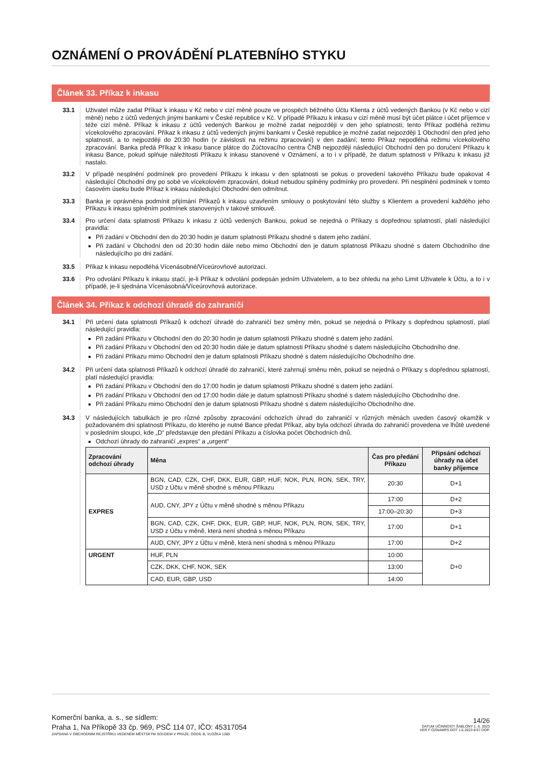OZNÁMENÍ O PROVÁDĚNÍ PLATEBNÍHO STYKU
Článek 33. Příkaz k inkasu
33.1 Uživatel může zadat Příkaz k inkasu v Kč nebo v cizí měně pouze ve prospěch běžného Účtu Klienta z účtů vedených Bankou (v Kč nebo v cizí měně) nebo z účtů vedených jinými bankami v České republice v Kč. V případě Příkazu k inkasu v cizí měně musí být účet plátce i účet příjemce v téže cizí měně. Příkaz k inkasu z účtů vedených Bankou je možné zadat nejpozději v den jeho splatnosti; tento Příkaz podléhá režimu vícekolového zpracování. Příkaz k inkasu z účtů vedených jinými bankami v České republice je možné zadat nejpozději 1 Obchodní den před jeho splatností, a to nejpozději do 20:30 hodin (v závislosti na režimu zpracování) v den zadání; tento Příkaz nepodléhá režimu vícekolového zpracování. Banka předá Příkaz k inkasu bance plátce do Zúčtovacího centra ČNB nejpozději následující Obchodní den po doručení Příkazu k inkasu Bance, pokud splňuje náležitosti Příkazu k inkasu stanovené v Oznámení, a to i v případě, že datum splatnosti v Příkazu k inkasu již nastalo.
33.2 V případě nesplnění podmínek pro provedení Příkazu k inkasu v den splatnosti se pokus o provedení takového Příkazu bude opakovat 4 následující Obchodní dny po sobě ve vícekolovém zpracování, dokud nebudou splněny podmínky pro provedení. Při nesplnění podmínek v tomto časovém úseku bude Příkaz k inkasu následující Obchodní den odmítnut.
33.3 Banka je oprávněna podmínit přijímání Příkazů k inkasu uzavřením smlouvy o poskytování této služby s Klientem a provedení každého jeho Příkazu k inkasu splněním podmínek stanovených v takové smlouvě.
33.4 Pro určení data splatnosti Příkazu k inkasu z účtů vedených Bankou, pokud se nejedná o Příkazy s dopřednou splatností, platí následující pravidla:
Při zadání v Obchodní den do 20:30 hodin je datum splatnosti Příkazu shodné s datem jeho zadání.
Při zadání v Obchodní den od 20:30 hodin dále nebo mimo Obchodní den je datum splatnosti Příkazu shodné s datem Obchodního dne následujícího po dni zadání.
33.5 Příkaz k inkasu nepodléhá Vícenásobné/Víceúrovňové autorizaci.
33.6 Pro odvolání Příkazu k inkasu stačí, je-li Příkaz k odvolání podepsán jedním Uživatelem, a to bez ohledu na jeho Limit Uživatele k Účtu, a to i v případě, je-li sjednána Vícenásobná/Víceúrovňová autorizace.
Článek 34. Příkaz k odchozí úhradě do zahraničí
34.1 Při určení data splatnosti Příkazů k odchozí úhradě do zahraničí bez směny měn, pokud se nejedná o Příkazy s dopřednou splatností, platí následující pravidla:
Při zadání Příkazu v Obchodní den do 20:30 hodin je datum splatnosti Příkazu shodné s datem jeho zadání.
Při zadání Příkazu v Obchodní den od 20:30 hodin dále je datum splatnosti Příkazu shodné s datem následujícího Obchodního dne.
Při zadání Příkazu mimo Obchodní den je datum splatnosti Příkazu shodné s datem následujícího Obchodního dne.
34.2 Při určení data splatnosti Příkazů k odchozí úhradě do zahraničí, které zahrnují směnu měn, pokud se nejedná o Příkazy s dopřednou splatností, platí následující pravidla:
Při zadání Příkazu v Obchodní den do 17:00 hodin je datum splatnosti Příkazu shodné s datem jeho zadání.
Při zadání Příkazu v Obchodní den od 17:00 hodin dále je datum splatnosti Příkazu shodné s datem následujícího Obchodního dne.
Při zadání Příkazu mimo Obchodní den je datum splatnosti Příkazu shodné s datem následujícího Obchodního dne.
34.3 V následujících tabulkách je pro různé způsoby zpracování odchozích úhrad do zahraničí v různých měnách uveden časový okamžik v požadovaném dni splatnosti Příkazu, do kterého je nutné Bance předat Příkaz, aby byla odchozí úhrada do zahraničí provedena ve lhůtě uvedené v posledním sloupci, kde „D“ představuje den předání Příkazu a číslovka počet Obchodních dnů.
Odchozí úhrady do zahraničí „expres“ a „urgent“
| Zpracování odchozí úhrady | Měna | Čas pro předání Příkazu | Připsání odchozí úhrady na účet banky příjemce |
| --- | --- | --- | --- |
| EXPRES | BGN, CAD, CZK, CHF, DKK, EUR, GBP, HUF, NOK, PLN, RON, SEK, TRY, USD z Účtu v měně shodné s měnou Příkazu | 20:30 | D+1 |
| | AUD, CNY, JPY z Účtu v měně shodné s měnou Příkazu | 17:00 | D+2 |
| | | 17:00–20:30 | D+3 |
| | BGN, CAD, CZK, CHF, DKK, EUR, GBP, HUF, NOK, PLN, RON, SEK, TRY, USD z Účtu v měně, která není shodná s měnou Příkazu | 17:00 | D+1 |
| | AUD, CNY, JPY z Účtu v měně, která není shodná s měnou Příkazu | 17:00 | D+2 |
| URGENT | HUF, PLN | 10:00 | D+0 |
| | CZK, DKK, CHF, NOK, SEK | 13:00 | |
| | CAD, EUR, GBP, USD | 14:00 | |
Komerční banka, a. s., se sídlem:
Praha 1, Na Příkopě 33 čp. 969, PSČ 114 07, IČO: 45317054
ZAPSANÁ V OBCHODNÍM REJSTŘÍKU VEDENÉM MĚSTSKÝM SOUDEM V PRAZE, ODDÍL B, VLOŽKA 1360
14/26
DATUM ÚČINNOSTI ŠABLONY 1. 6. 2023
VER F OZNAMPS.DOT 1.6.2023 8:57 DOP.